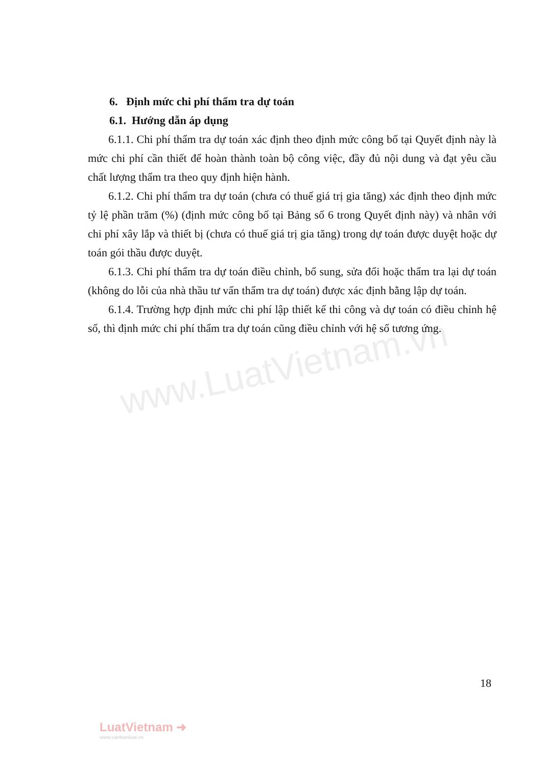www.LuatVietnam.vn
6. Định mức chi phí thẩm tra dự toán
6.1. Hướng dẫn áp dụng
6.1.1. Chi phí thẩm tra dự toán xác định theo định mức công bố tại Quyết định này là mức chi phí cần thiết để hoàn thành toàn bộ công việc, đầy đủ nội dung và đạt yêu cầu chất lượng thẩm tra theo quy định hiện hành.
6.1.2. Chi phí thẩm tra dự toán (chưa có thuế giá trị gia tăng) xác định theo định mức tỷ lệ phần trăm (%) (định mức công bố tại Bảng số 6 trong Quyết định này) và nhân với chi phí xây lắp và thiết bị (chưa có thuế giá trị gia tăng) trong dự toán được duyệt hoặc dự toán gói thầu được duyệt.
6.1.3. Chi phí thẩm tra dự toán điều chỉnh, bổ sung, sửa đổi hoặc thẩm tra lại dự toán (không do lỗi của nhà thầu tư vấn thẩm tra dự toán) được xác định bằng lập dự toán.
6.1.4. Trường hợp định mức chi phí lập thiết kế thi công và dự toán có điều chỉnh hệ số, thì định mức chi phí thẩm tra dự toán cũng điều chỉnh với hệ số tương ứng.
18
LuatVietnam ➜
www.vanbanluat.vn